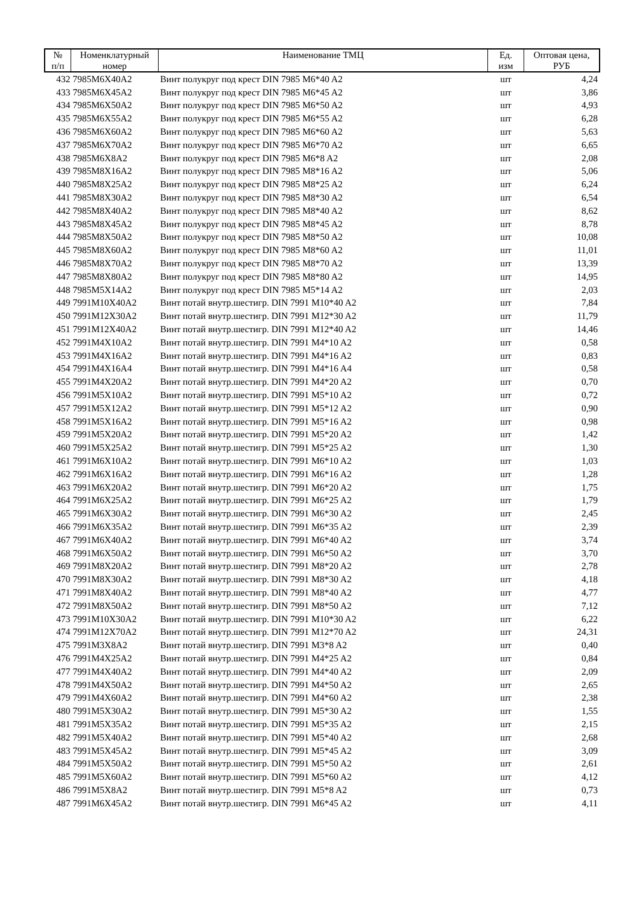| № п/п | Номенклатурный номер | Наименование ТМЦ | Ед. изм | Оптовая цена, РУБ |
| --- | --- | --- | --- | --- |
| 432 | 7985M6X40A2 | Винт полукруг под крест DIN 7985 M6*40 A2 | шт | 4,24 |
| 433 | 7985M6X45A2 | Винт полукруг под крест DIN 7985 M6*45 A2 | шт | 3,86 |
| 434 | 7985M6X50A2 | Винт полукруг под крест DIN 7985 M6*50 A2 | шт | 4,93 |
| 435 | 7985M6X55A2 | Винт полукруг под крест DIN 7985 M6*55 A2 | шт | 6,28 |
| 436 | 7985M6X60A2 | Винт полукруг под крест DIN 7985 M6*60 A2 | шт | 5,63 |
| 437 | 7985M6X70A2 | Винт полукруг под крест DIN 7985 M6*70 A2 | шт | 6,65 |
| 438 | 7985M6X8A2 | Винт полукруг под крест DIN 7985 M6*8 A2 | шт | 2,08 |
| 439 | 7985M8X16A2 | Винт полукруг под крест DIN 7985 M8*16 A2 | шт | 5,06 |
| 440 | 7985M8X25A2 | Винт полукруг под крест DIN 7985 M8*25 A2 | шт | 6,24 |
| 441 | 7985M8X30A2 | Винт полукруг под крест DIN 7985 M8*30 A2 | шт | 6,54 |
| 442 | 7985M8X40A2 | Винт полукруг под крест DIN 7985 M8*40 A2 | шт | 8,62 |
| 443 | 7985M8X45A2 | Винт полукруг под крест DIN 7985 M8*45 A2 | шт | 8,78 |
| 444 | 7985M8X50A2 | Винт полукруг под крест DIN 7985 M8*50 A2 | шт | 10,08 |
| 445 | 7985M8X60A2 | Винт полукруг под крест DIN 7985 M8*60 A2 | шт | 11,01 |
| 446 | 7985M8X70A2 | Винт полукруг под крест DIN 7985 M8*70 A2 | шт | 13,39 |
| 447 | 7985M8X80A2 | Винт полукруг под крест DIN 7985 M8*80 A2 | шт | 14,95 |
| 448 | 7985M5X14A2 | Винт полукруг под крест DIN 7985 M5*14 A2 | шт | 2,03 |
| 449 | 7991M10X40A2 | Винт потай внутр.шестигр. DIN 7991 M10*40 A2 | шт | 7,84 |
| 450 | 7991M12X30A2 | Винт потай внутр.шестигр. DIN 7991 M12*30 A2 | шт | 11,79 |
| 451 | 7991M12X40A2 | Винт потай внутр.шестигр. DIN 7991 M12*40 A2 | шт | 14,46 |
| 452 | 7991M4X10A2 | Винт потай внутр.шестигр. DIN 7991 M4*10 A2 | шт | 0,58 |
| 453 | 7991M4X16A2 | Винт потай внутр.шестигр. DIN 7991 M4*16 A2 | шт | 0,83 |
| 454 | 7991M4X16A4 | Винт потай внутр.шестигр. DIN 7991 M4*16 A4 | шт | 0,58 |
| 455 | 7991M4X20A2 | Винт потай внутр.шестигр. DIN 7991 M4*20 A2 | шт | 0,70 |
| 456 | 7991M5X10A2 | Винт потай внутр.шестигр. DIN 7991 M5*10 A2 | шт | 0,72 |
| 457 | 7991M5X12A2 | Винт потай внутр.шестигр. DIN 7991 M5*12 A2 | шт | 0,90 |
| 458 | 7991M5X16A2 | Винт потай внутр.шестигр. DIN 7991 M5*16 A2 | шт | 0,98 |
| 459 | 7991M5X20A2 | Винт потай внутр.шестигр. DIN 7991 M5*20 A2 | шт | 1,42 |
| 460 | 7991M5X25A2 | Винт потай внутр.шестигр. DIN 7991 M5*25 A2 | шт | 1,30 |
| 461 | 7991M6X10A2 | Винт потай внутр.шестигр. DIN 7991 M6*10 A2 | шт | 1,03 |
| 462 | 7991M6X16A2 | Винт потай внутр.шестигр. DIN 7991 M6*16 A2 | шт | 1,28 |
| 463 | 7991M6X20A2 | Винт потай внутр.шестигр. DIN 7991 M6*20 A2 | шт | 1,75 |
| 464 | 7991M6X25A2 | Винт потай внутр.шестигр. DIN 7991 M6*25 A2 | шт | 1,79 |
| 465 | 7991M6X30A2 | Винт потай внутр.шестигр. DIN 7991 M6*30 A2 | шт | 2,45 |
| 466 | 7991M6X35A2 | Винт потай внутр.шестигр. DIN 7991 M6*35 A2 | шт | 2,39 |
| 467 | 7991M6X40A2 | Винт потай внутр.шестигр. DIN 7991 M6*40 A2 | шт | 3,74 |
| 468 | 7991M6X50A2 | Винт потай внутр.шестигр. DIN 7991 M6*50 A2 | шт | 3,70 |
| 469 | 7991M8X20A2 | Винт потай внутр.шестигр. DIN 7991 M8*20 A2 | шт | 2,78 |
| 470 | 7991M8X30A2 | Винт потай внутр.шестигр. DIN 7991 M8*30 A2 | шт | 4,18 |
| 471 | 7991M8X40A2 | Винт потай внутр.шестигр. DIN 7991 M8*40 A2 | шт | 4,77 |
| 472 | 7991M8X50A2 | Винт потай внутр.шестигр. DIN 7991 M8*50 A2 | шт | 7,12 |
| 473 | 7991M10X30A2 | Винт потай внутр.шестигр. DIN 7991 M10*30 A2 | шт | 6,22 |
| 474 | 7991M12X70A2 | Винт потай внутр.шестигр. DIN 7991 M12*70 A2 | шт | 24,31 |
| 475 | 7991M3X8A2 | Винт потай внутр.шестигр. DIN 7991 M3*8 A2 | шт | 0,40 |
| 476 | 7991M4X25A2 | Винт потай внутр.шестигр. DIN 7991 M4*25 A2 | шт | 0,84 |
| 477 | 7991M4X40A2 | Винт потай внутр.шестигр. DIN 7991 M4*40 A2 | шт | 2,09 |
| 478 | 7991M4X50A2 | Винт потай внутр.шестигр. DIN 7991 M4*50 A2 | шт | 2,65 |
| 479 | 7991M4X60A2 | Винт потай внутр.шестигр. DIN 7991 M4*60 A2 | шт | 2,38 |
| 480 | 7991M5X30A2 | Винт потай внутр.шестигр. DIN 7991 M5*30 A2 | шт | 1,55 |
| 481 | 7991M5X35A2 | Винт потай внутр.шестигр. DIN 7991 M5*35 A2 | шт | 2,15 |
| 482 | 7991M5X40A2 | Винт потай внутр.шестигр. DIN 7991 M5*40 A2 | шт | 2,68 |
| 483 | 7991M5X45A2 | Винт потай внутр.шестигр. DIN 7991 M5*45 A2 | шт | 3,09 |
| 484 | 7991M5X50A2 | Винт потай внутр.шестигр. DIN 7991 M5*50 A2 | шт | 2,61 |
| 485 | 7991M5X60A2 | Винт потай внутр.шестигр. DIN 7991 M5*60 A2 | шт | 4,12 |
| 486 | 7991M5X8A2 | Винт потай внутр.шестигр. DIN 7991 M5*8 A2 | шт | 0,73 |
| 487 | 7991M6X45A2 | Винт потай внутр.шестигр. DIN 7991 M6*45 A2 | шт | 4,11 |